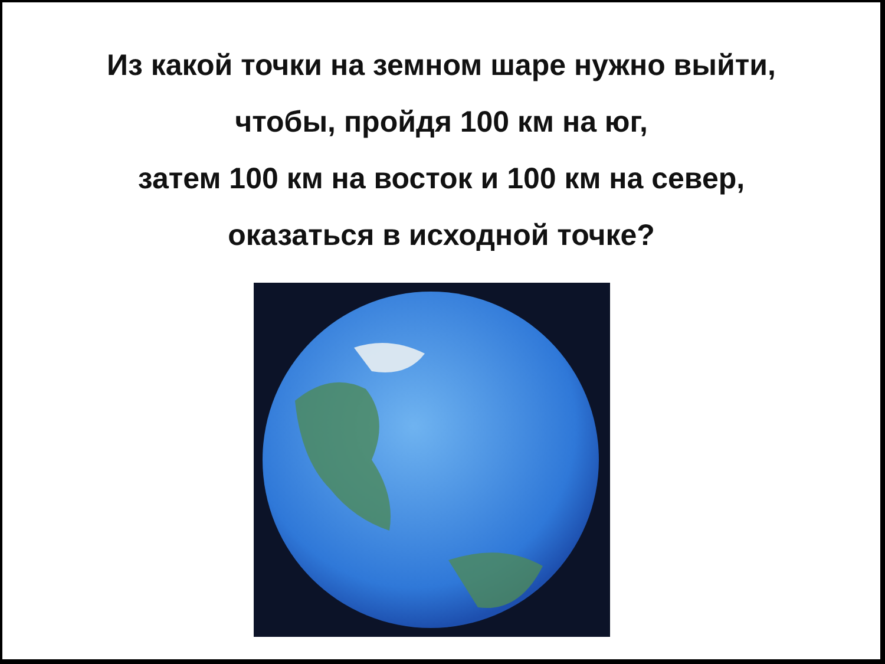Из какой точки на земном шаре нужно выйти,
чтобы, пройдя 100 км на юг,
затем 100 км на восток и 100 км на север,
оказаться в исходной точке?